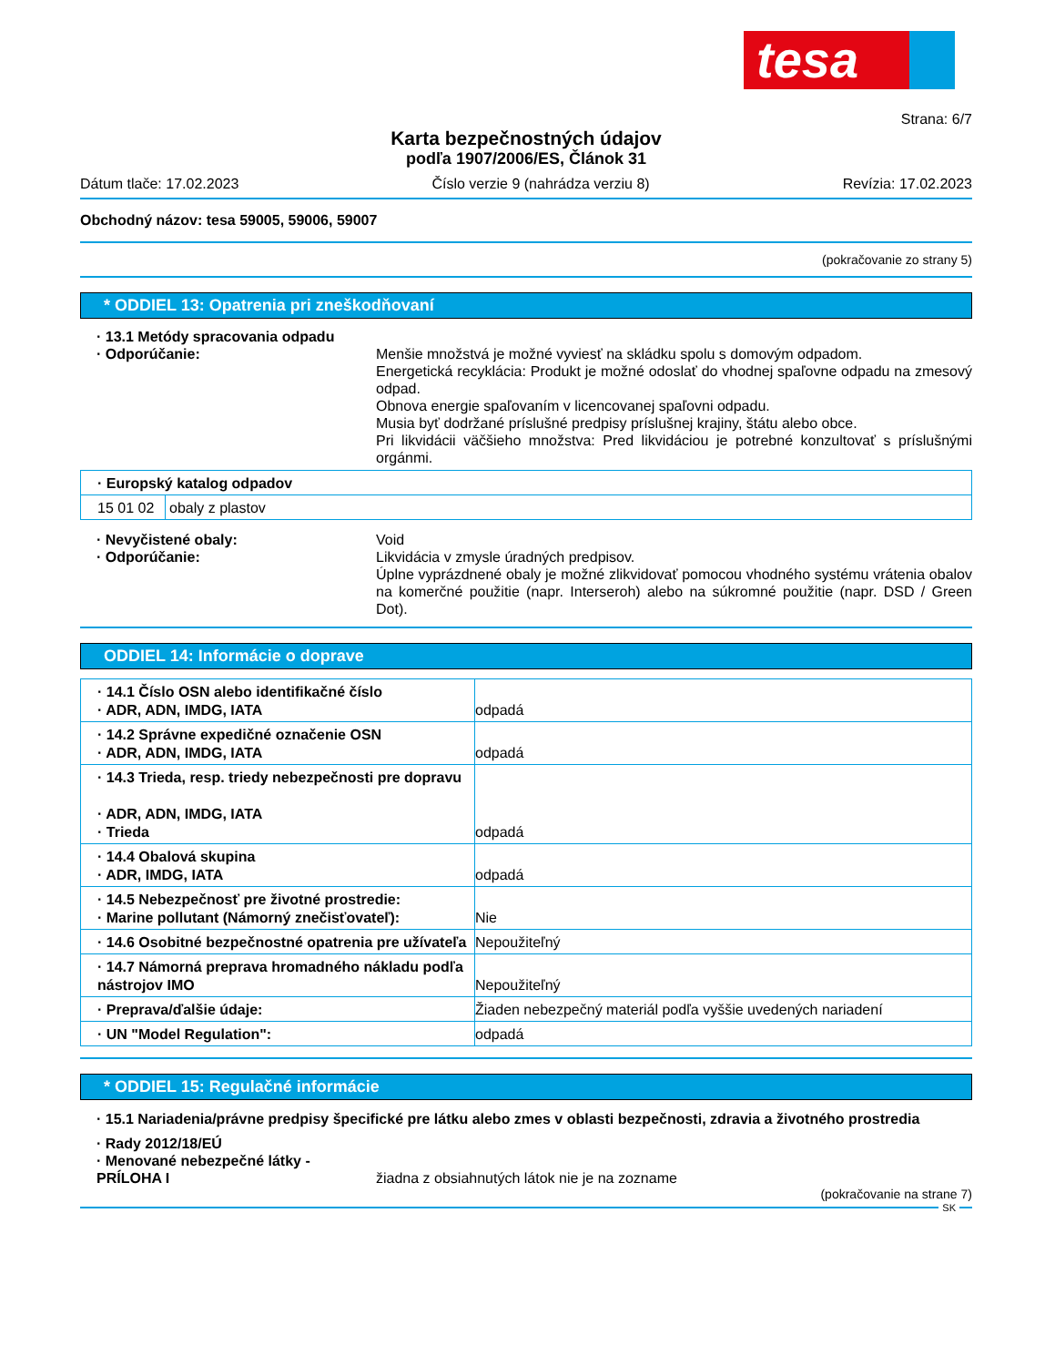tesa
Strana: 6/7
Karta bezpečnostných údajov
podľa 1907/2006/ES, Článok 31
Dátum tlače: 17.02.2023 Číslo verzie 9 (nahrádza verziu 8) Revízia: 17.02.2023
Obchodný názov: tesa 59005, 59006, 59007
(pokračovanie zo strany 5)
* ODDIEL 13: Opatrenia pri zneškodňovaní
· 13.1 Metódy spracovania odpadu
· Odporúčanie: Menšie množstvá je možné vyviesť na skládku spolu s domovým odpadom.
Energetická recyklácia: Produkt je možné odoslať do vhodnej spaľovne odpadu na zmesový odpad.
Obnova energie spaľovaním v licencovanej spaľovni odpadu.
Musia byť dodržané príslušné predpisy príslušnej krajiny, štátu alebo obce.
Pri likvidácii väčšieho množstva: Pred likvidáciou je potrebné konzultovať s príslušnými orgánmi.
| · Europský katalog odpadov | |
| 15 01 02 | obaly z plastov |
· Nevyčistené obaly: Void
· Odporúčanie: Likvidácia v zmysle úradných predpisov.
Úplne vyprázdnené obaly je možné zlikvidovať pomocou vhodného systému vrátenia obalov na komerčné použitie (napr. Interseroh) alebo na súkromné použitie (napr. DSD / Green Dot).
ODDIEL 14: Informácie o doprave
| · 14.1 Číslo OSN alebo identifikačné číslo · ADR, ADN, IMDG, IATA | odpadá |
| · 14.2 Správne expedičné označenie OSN · ADR, ADN, IMDG, IATA | odpadá |
| · 14.3 Trieda, resp. triedy nebezpečnosti pre dopravu · ADR, ADN, IMDG, IATA · Trieda | odpadá |
| · 14.4 Obalová skupina · ADR, IMDG, IATA | odpadá |
| · 14.5 Nebezpečnosť pre životné prostredie: · Marine pollutant (Námorný znečisťovateľ): | Nie |
| · 14.6 Osobitné bezpečnostné opatrenia pre užívateľa | Nepoužiteľný |
| · 14.7 Námorná preprava hromadného nákladu podľa nástrojov IMO | Nepoužiteľný |
| · Preprava/ďalšie údaje: | Žiaden nebezpečný materiál podľa vyššie uvedených nariadení |
| · UN "Model Regulation": | odpadá |
* ODDIEL 15: Regulačné informácie
· 15.1 Nariadenia/právne predpisy špecifické pre látku alebo zmes v oblasti bezpečnosti, zdravia a životného prostredia
· Rady 2012/18/EÚ
· Menované nebezpečné látky - PRÍLOHA I
žiadna z obsiahnutých látok nie je na zozname
(pokračovanie na strane 7)
SK